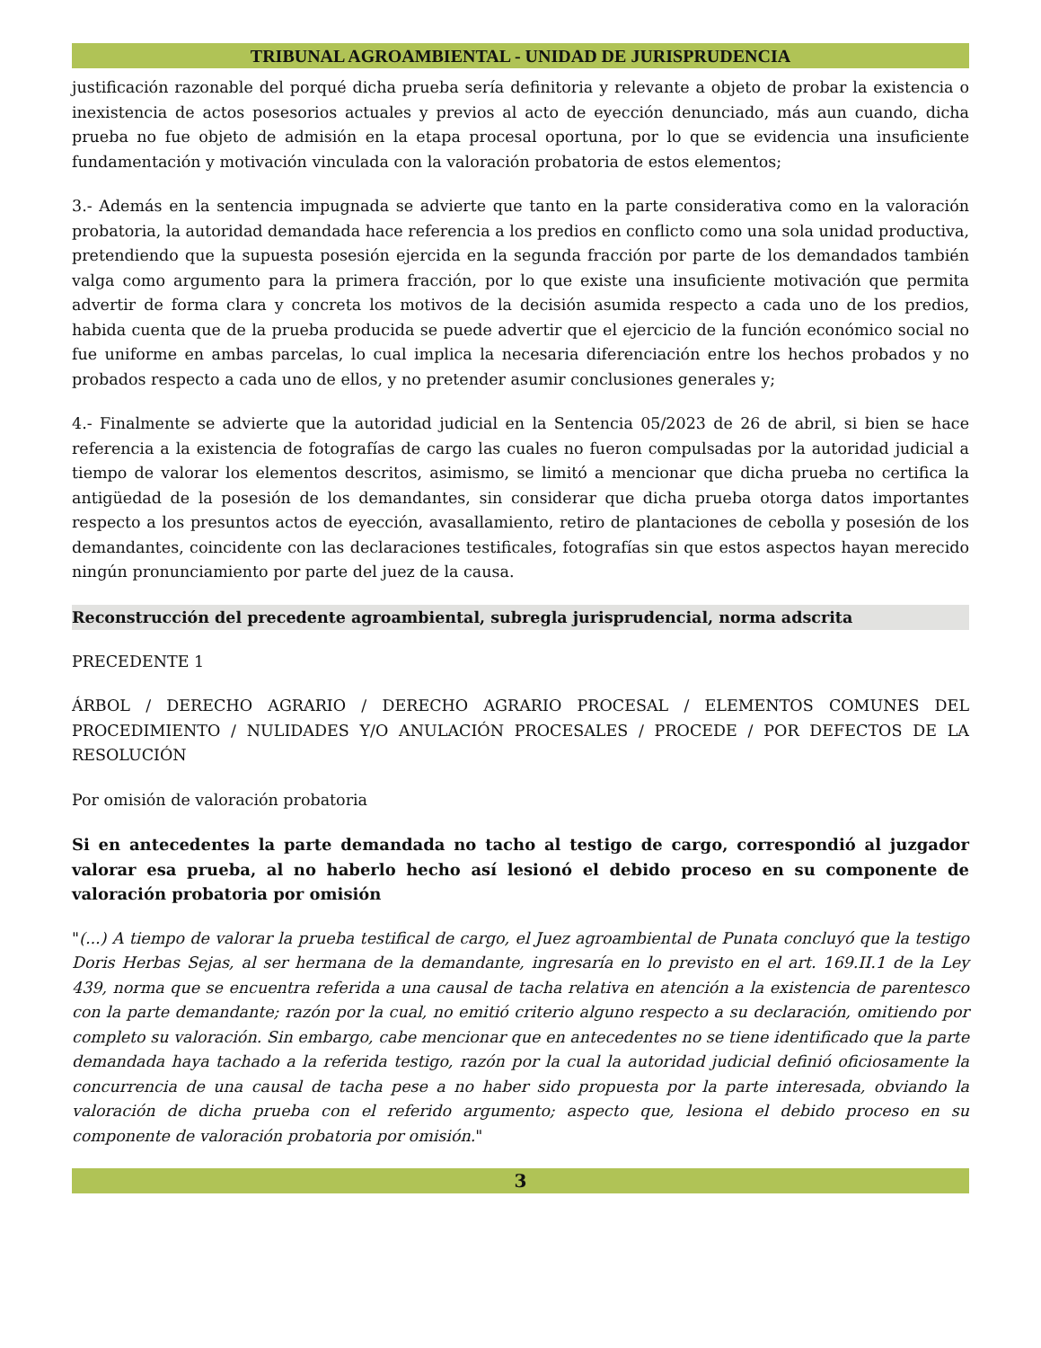TRIBUNAL AGROAMBIENTAL - UNIDAD DE JURISPRUDENCIA
justificación razonable del porqué dicha prueba sería definitoria y relevante a objeto de probar la existencia o inexistencia de actos posesorios actuales y previos al acto de eyección denunciado, más aun cuando, dicha prueba no fue objeto de admisión en la etapa procesal oportuna, por lo que se evidencia una insuficiente fundamentación y motivación vinculada con la valoración probatoria de estos elementos;
3.- Además en la sentencia impugnada se advierte que tanto en la parte considerativa como en la valoración probatoria, la autoridad demandada hace referencia a los predios en conflicto como una sola unidad productiva, pretendiendo que la supuesta posesión ejercida en la segunda fracción por parte de los demandados también valga como argumento para la primera fracción, por lo que existe una insuficiente motivación que permita advertir de forma clara y concreta los motivos de la decisión asumida respecto a cada uno de los predios, habida cuenta que de la prueba producida se puede advertir que el ejercicio de la función económico social no fue uniforme en ambas parcelas, lo cual implica la necesaria diferenciación entre los hechos probados y no probados respecto a cada uno de ellos, y no pretender asumir conclusiones generales y;
4.- Finalmente se advierte que la autoridad judicial en la Sentencia 05/2023 de 26 de abril, si bien se hace referencia a la existencia de fotografías de cargo las cuales no fueron compulsadas por la autoridad judicial a tiempo de valorar los elementos descritos, asimismo, se limitó a mencionar que dicha prueba no certifica la antigüedad de la posesión de los demandantes, sin considerar que dicha prueba otorga datos importantes respecto a los presuntos actos de eyección, avasallamiento, retiro de plantaciones de cebolla y posesión de los demandantes, coincidente con las declaraciones testificales, fotografías sin que estos aspectos hayan merecido ningún pronunciamiento por parte del juez de la causa.
Reconstrucción del precedente agroambiental, subregla jurisprudencial, norma adscrita
PRECEDENTE 1
ÁRBOL / DERECHO AGRARIO / DERECHO AGRARIO PROCESAL / ELEMENTOS COMUNES DEL PROCEDIMIENTO / NULIDADES Y/O ANULACIÓN PROCESALES / PROCEDE / POR DEFECTOS DE LA RESOLUCIÓN
Por omisión de valoración probatoria
Si en antecedentes la parte demandada no tacho al testigo de cargo, correspondió al juzgador valorar esa prueba, al no haberlo hecho así lesionó el debido proceso en su componente de valoración probatoria por omisión
"(...) A tiempo de valorar la prueba testifical de cargo, el Juez agroambiental de Punata concluyó que la testigo Doris Herbas Sejas, al ser hermana de la demandante, ingresaría en lo previsto en el art. 169.II.1 de la Ley 439, norma que se encuentra referida a una causal de tacha relativa en atención a la existencia de parentesco con la parte demandante; razón por la cual, no emitió criterio alguno respecto a su declaración, omitiendo por completo su valoración. Sin embargo, cabe mencionar que en antecedentes no se tiene identificado que la parte demandada haya tachado a la referida testigo, razón por la cual la autoridad judicial definió oficiosamente la concurrencia de una causal de tacha pese a no haber sido propuesta por la parte interesada, obviando la valoración de dicha prueba con el referido argumento; aspecto que, lesiona el debido proceso en su componente de valoración probatoria por omisión."
3